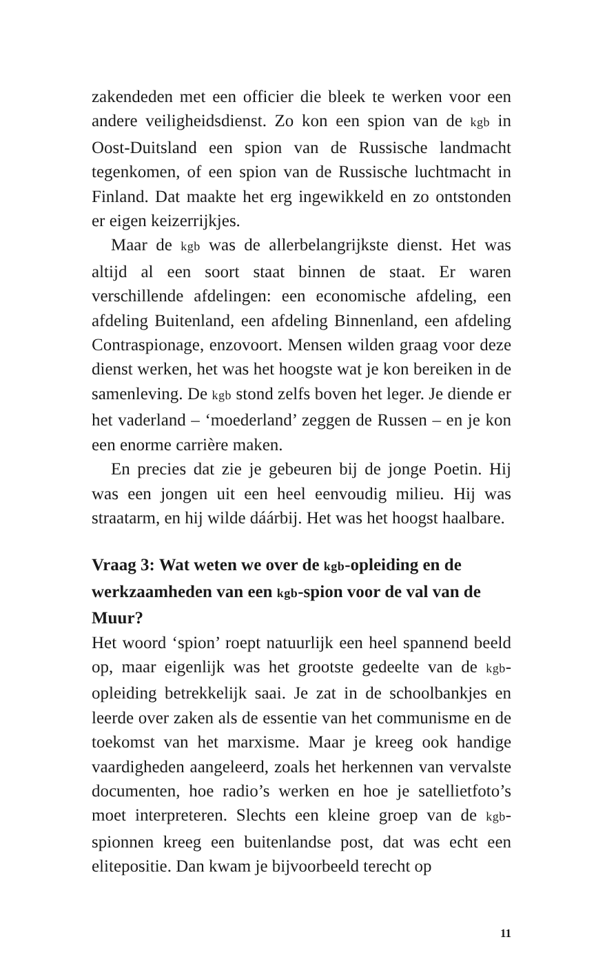zakendeden met een officier die bleek te werken voor een andere veiligheidsdienst. Zo kon een spion van de kgb in Oost-Duitsland een spion van de Russische landmacht tegenkomen, of een spion van de Russische luchtmacht in Finland. Dat maakte het erg ingewikkeld en zo ontstonden er eigen keizerrijkjes.
Maar de kgb was de allerbelangrijkste dienst. Het was altijd al een soort staat binnen de staat. Er waren verschillende afdelingen: een economische afdeling, een afdeling Buitenland, een afdeling Binnenland, een afdeling Contraspionage, enzovoort. Mensen wilden graag voor deze dienst werken, het was het hoogste wat je kon bereiken in de samenleving. De kgb stond zelfs boven het leger. Je diende er het vaderland – ‘moederland’ zeggen de Russen – en je kon een enorme carrière maken.
En precies dat zie je gebeuren bij de jonge Poetin. Hij was een jongen uit een heel eenvoudig milieu. Hij was straatarm, en hij wilde dáárbij. Het was het hoogst haalbare.
Vraag 3: Wat weten we over de kgb-opleiding en de werkzaamheden van een kgb-spion voor de val van de Muur?
Het woord ‘spion’ roept natuurlijk een heel spannend beeld op, maar eigenlijk was het grootste gedeelte van de kgb-opleiding betrekkelijk saai. Je zat in de schoolbankjes en leerde over zaken als de essentie van het communisme en de toekomst van het marxisme. Maar je kreeg ook handige vaardigheden aangeleerd, zoals het herkennen van vervalste documenten, hoe radio’s werken en hoe je satellietfoto’s moet interpreteren. Slechts een kleine groep van de kgb-spionnen kreeg een buitenlandse post, dat was echt een elitepositie. Dan kwam je bijvoorbeeld terecht op
11